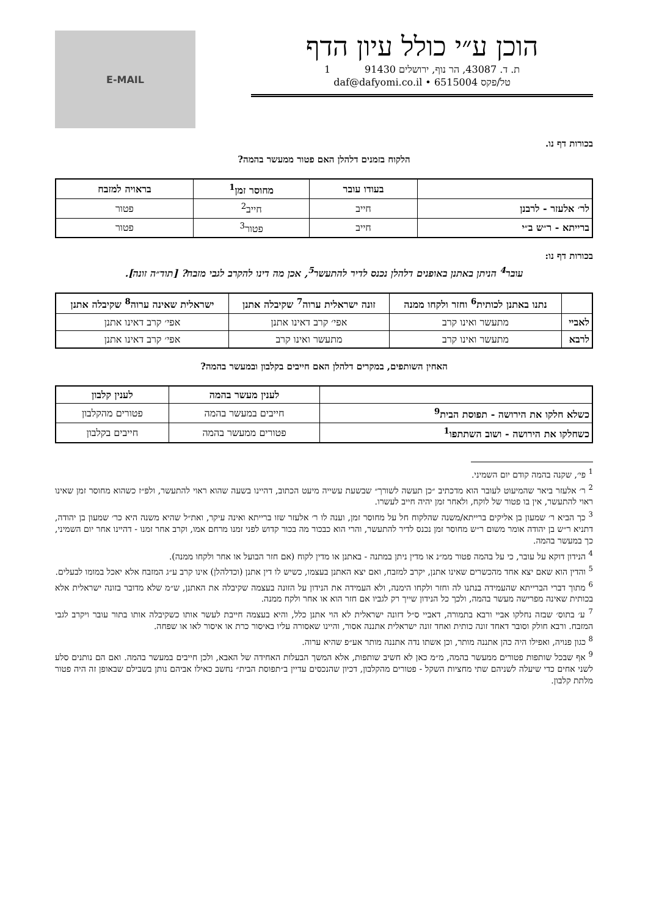הוכן ע״י כולל עיון הדף
ת. ד. 43087, הר נוף, ירושלים 91430 1
טל/פקס 6515004 • daf@dafyomi.co.il
E-MAIL
בכורות דף נו.
הלקוח בזמנים דלהלן האם פטור ממעשר בהמה?
| | בעודו עובר | מחוסר זמן<sup>1</sup> | בראויה למזבח |
| --- | --- | --- | --- |
| לר׳ אלעזר - לרבנן | חייב | חייב<sup>2</sup> | פטור |
| ברייתא - ר״ש ב״י | חייב | פטור<sup>3</sup> | פטור |
בכורות דף נו:
עובר<sup>4</sup> הניתן באתנן באופנים דלהלן נכנס לדיר להתעשר<sup>5</sup>, אכן מה דינו להקרב לגבי מזבח? [תוד״ה זונה].
| | נתנו באתנן לכותית<sup>6</sup> וחזר ולקחו ממנה | זונה ישראלית ערוה<sup>7</sup> שקיבלה אתנן | ישראלית שאינה ערוה<sup>8</sup> שקיבלה אתנן |
| --- | --- | --- | --- |
| לאביי | מתעשר ואינו קרב | אפי׳ קרב דאינו אתנן | אפי׳ קרב דאינו אתנן |
| לרבא | מתעשר ואינו קרב | מתעשר ואינו קרב | אפי׳ קרב דאינו אתנן |
האחין השותפים, במקרים דלהלן האם חייבים בקלבון ובמעשר בהמה?
| | לענין מעשר בהמה | לענין קלבון |
| --- | --- | --- |
| כשלא חלקו את הירושה - תפוסת הבית<sup>9</sup> | חייבים במעשר בהמה | פטורים מהקלבון |
| כשחלקו את הירושה - ושוב השתתפו<sup>1</sup> | פטורים ממעשר בהמה | חייבים בקלבון |
<sup>1</sup> פי׳, שקנה בהמה קודם יום השמיני.
<sup>2</sup> ר׳ אלעזר ביאר שהמיעוט לעובר הוא מדכתיב ״כן תעשה לשורך״ שבשעת עשייה מיעט הכתוב, דהיינו בשעה שהוא ראוי להתעשר, ולפ״ז כשהוא מחוסר זמן שאינו ראוי להתעשר, אין בו פטור של לוקח, ולאחר זמן יהיה חייב לעשרו.
<sup>3</sup> כך הביא ר׳ שמעון בן אליקים ברייתא/משנה שהלקוח חל על מחוסר זמן, וענה לו ר׳ אלעזר שזו ברייתא ואינה עיקר, ואת״ל שהיא משנה היא כר׳ שמעון בן יהודה, דתניא ר״ש בן יהודה אומר משום ר״ש מחוסר זמן נכנס לדיר להתעשר, והרי הוא כבכור מה בכור קדוש לפני זמנו מרחם אמו, וקרב אחר זמנו - דהיינו אחר יום השמיני, כך במעשר בהמה.
<sup>4</sup> הנידון דוקא על עובר, כי על בהמה פטור ממ״נ או מדין ניתן במתנה - באתנן או מדין לקוח (אם חזר הבועל או אחר ולקחו ממנה).
<sup>5</sup> והדין הוא שאם יצא אחד מהכשרים שאינו אתנן, יקרב למזבח, ואם יצא האתנן בעצמו, כשיש לו דין אתנן (וכדלהלן) אינו קרב ע״ג המזבח אלא יאכל במומו לבעלים.
<sup>6</sup> מתוך דברי הברייתא שהעמידה בנתנו לה וחזר ולקחו הימנה, ולא העמידה את הנידון על הזונה בעצמה שקיבלה את האתנן, ש״מ שלא מדובר בזונה ישראלית אלא בכותית שאינה מפרישה מעשר בהמה, ולכך כל הנידון שייך רק לגביו אם חזר הוא או אחר ולקח ממנה.
<sup>7</sup> ע׳ בתוס׳ שבזה נחלקו אביי ורבא בתמורה, דאביי ס״ל דזונה ישראלית לא הוי אתנן כלל, והיא בעצמה חייבת לעשר אותו כשקיבלה אותו בתור עובר ויקרב לגבי המזבח. ורבא חולק וסובר דאחד זונה כותית ואחד זונה ישראלית אתננה אסור, והיינו שאסורה עליו באיסור כרת או איסור לאו או שפחה.
<sup>8</sup> כגון פנויה, ואפילו היה כהן אתננה מותר, וכן אשתו נדה אתננה מותר אע״פ שהיא ערוה.
<sup>9</sup> אף שבכל שותפות פטורים ממעשר בהמה, מ״מ כאן לא חשיב שותפות, אלא המשך הבעלות האחידה של האבא, ולכן חייבים במעשר בהמה. ואם הם נותנים סלע לשני אחים כדי שיעלה לשניהם שתי מחציות השקל - פטורים מהקלבון, דכיון שהנכסים עדיין ב״תפוסת הבית״ נחשב כאילו אביהם נותן בשבילם שבאופן זה היה פטור מלתת קלבון.